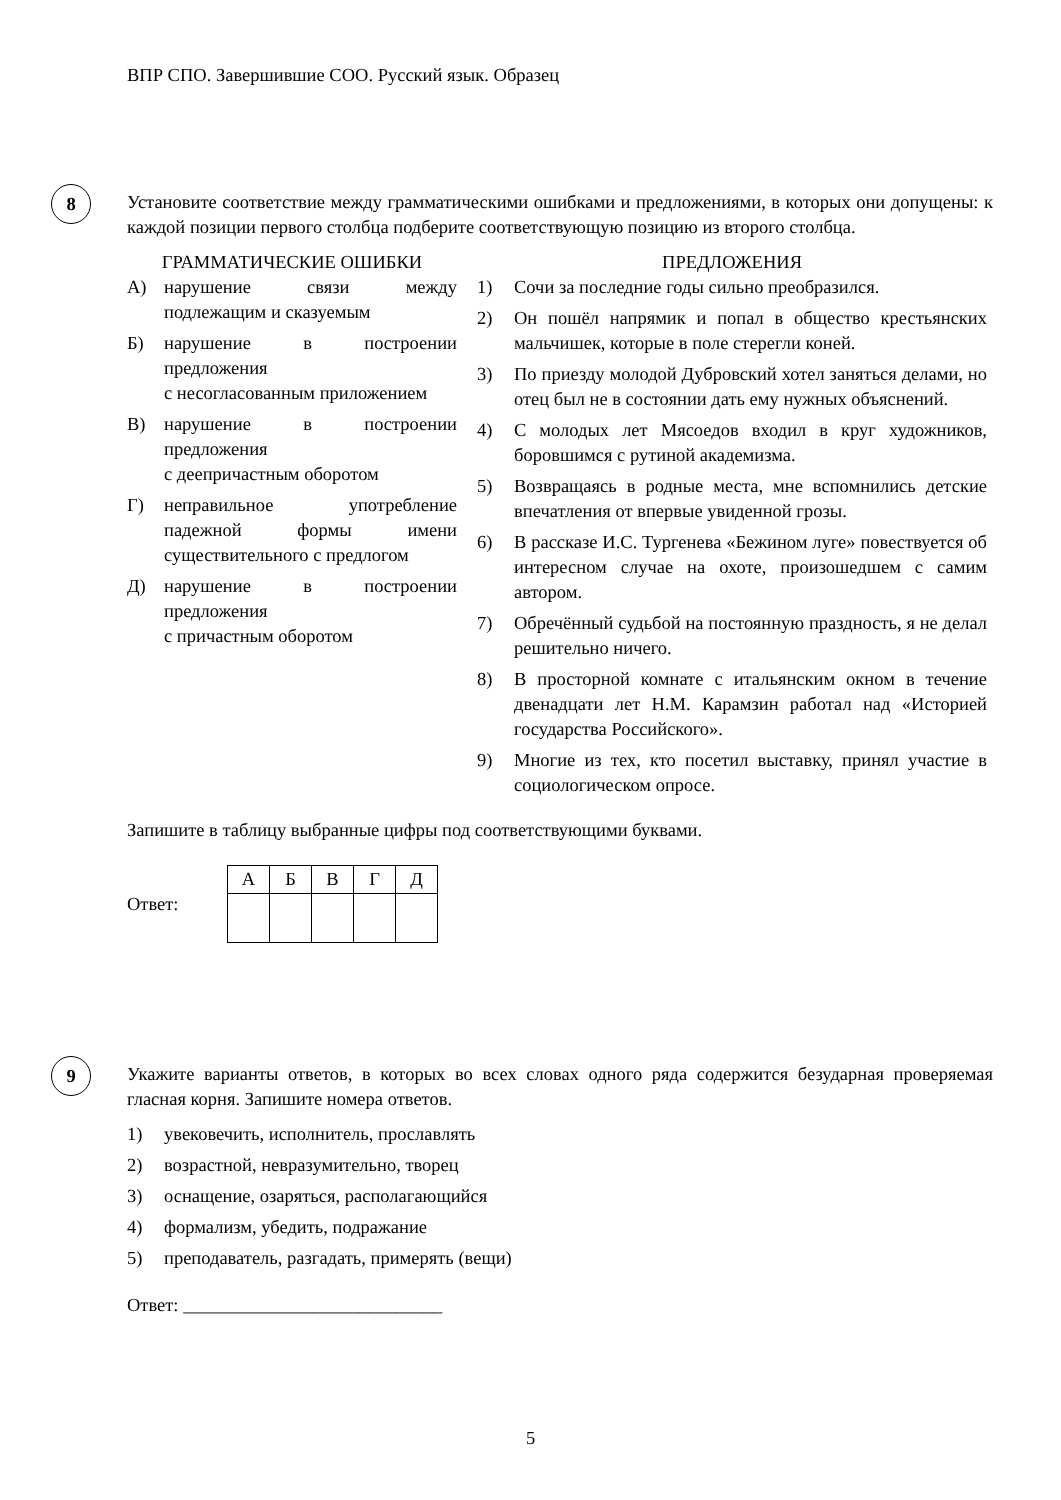ВПР СПО. Завершившие СОО. Русский язык. Образец
8
Установите соответствие между грамматическими ошибками и предложениями, в которых они допущены: к каждой позиции первого столбца подберите соответствующую позицию из второго столбца.
ГРАММАТИЧЕСКИЕ ОШИБКИ
А) нарушение связи между подлежащим и сказуемым
Б) нарушение в построении предложения
с несогласованным приложением
В) нарушение в построении предложения
с деепричастным оборотом
Г) неправильное употребление падежной формы имени существительного с предлогом
Д) нарушение в построении предложения
с причастным оборотом
ПРЕДЛОЖЕНИЯ
1) Сочи за последние годы сильно преобразился.
2) Он пошёл напрямик и попал в общество крестьянских мальчишек, которые в поле стерегли коней.
3) По приезду молодой Дубровский хотел заняться делами, но отец был не в состоянии дать ему нужных объяснений.
4) С молодых лет Мясоедов входил в круг художников, боровшимся с рутиной академизма.
5) Возвращаясь в родные места, мне вспомнились детские впечатления от впервые увиденной грозы.
6) В рассказе И.С. Тургенева «Бежином луге» повествуется об интересном случае на охоте, произошедшем с самим автором.
7) Обречённый судьбой на постоянную праздность, я не делал решительно ничего.
8) В просторной комнате с итальянским окном в течение двенадцати лет Н.М. Карамзин работал над «Историей государства Российского».
9) Многие из тех, кто посетил выставку, принял участие в социологическом опросе.
Запишите в таблицу выбранные цифры под соответствующими буквами.
Ответ:
| А | Б | В | Г | Д |
9
Укажите варианты ответов, в которых во всех словах одного ряда содержится безударная проверяемая гласная корня. Запишите номера ответов.
1) увековечить, исполнитель, прославлять
2) возрастной, невразумительно, творец
3) оснащение, озаряться, располагающийся
4) формализм, убедить, подражание
5) преподаватель, разгадать, примерять (вещи)
Ответ: ____________________________
5